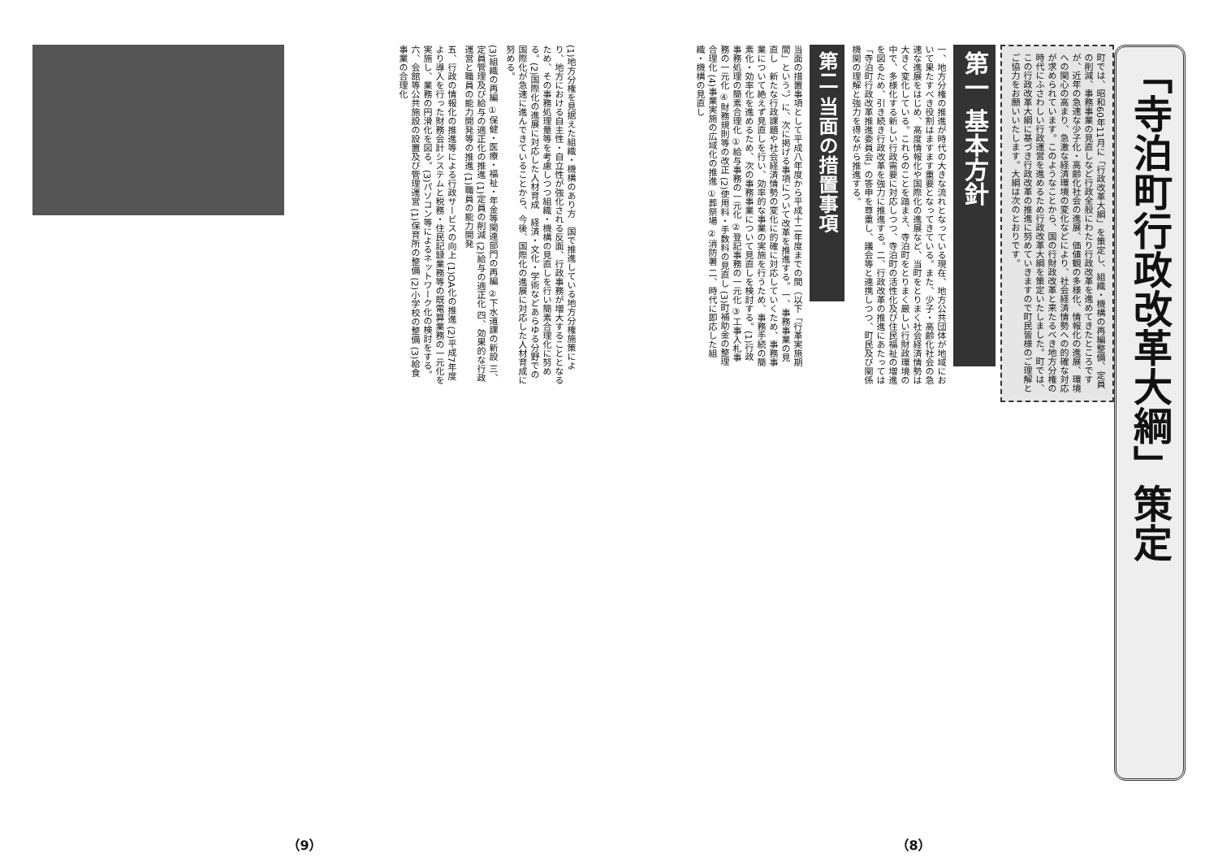「寺泊町行政改革大綱」策定
町では、昭和60年11月に「行政改革大綱」を策定し、組織・機構の再編整備、定員の削減、事務事業の見直しなど行政全般にわたり行政改革を進めてきたところですが、近年の急速な少子化・高齢化社会の進展、価値観の多様化、情報化の進展、環境への関心の高まり、急激な経済環境の変化などにより、社会経済情勢への的確な対応が求められています。このようなことから、国の行財政改革と来たるべき地方分権の時代にふさわしい行政運営を進めるため行政改革大綱を策定いたしました。町では、この行政改革大綱に基づき行政改革の推進に努めていきますので町民皆様のご理解とご協力をお願いいたします。大綱は次のとおりです。
第一 基本方針
一、地方分権の推進が時代の大きな流れとなっている現在、地方公共団体が地域において果たすべき役割はますます重要となってきている。また、少子・高齢化社会の急速な進展をはじめ、高度情報化や国際化の進展など、当町をとりまく社会経済情勢は大きく変化している。これらのことを踏まえ、寺泊町をとりまく厳しい行財政環境の中で、多様化する新しい行政需要に対応しつつ、寺泊町の活性化及び住民福祉の増進を図るため、引き続き行政改革を強力に推進する。二、行政改革の推進にあたっては「寺泊町行政改革推進委員会」の答申を尊重し、議会等と連携しつつ、町民及び関係機関の理解と強力を得ながら推進する。
第二 当面の措置事項
当面の措置事項として平成八年度から平成十二年度までの間（以下「行革実施期間」という。）に、次に掲げる事項について改革を推進する。一、事務事業の見直し　新たな行政課題や社会経済情勢の変化に的確に対応していくため、事務事業について絶えず見直しを行い、効率的な事業の実施を行うため、事務手続の簡素化・効率化を進めるため、次の事務事業について見直しを検討する。(1)行政事務処理の簡素合理化 ①給与事務の一元化 ②登記事務の一元化 ③工事入札事務の一元化 ④財務規則等の改正 (2)使用料・手数料の見直し (3)町補助金の整理合理化 (4)事業実施の広域化の推進 ①葬祭場 ②消防署 二、時代に即応した組織・機構の見直し
（8）
(1)地方分権を見据えた組織・機構のあり方　国で推進している地方分権施策により、地方における自主性・自立性が強化される反面、行政事務が増大することとなるため、その事務処理量等を考慮しつつ組織・機構の見直しを行い簡素合理化に努める。(2)国際化の進展に対応した人材育成　経済・文化・学術などあらゆる分野での国際化が急速に進んできていることから、今後、国際化の進展に対応した人材育成に努める。
(3)組織の再編 ①保健・医療・福祉・年金等関連部門の再編 ②下水道課の新設 三、定員管理及び給与の適正化の推進 (1)定員の削減 (2)給与の適正化 四、効果的な行政運営と職員の能力開発等の推進 (1)職員の能力開発
五、行政の情報化の推進等による行政サービスの向上 (1)OA化の推進 (2)平成7年度より導入を行った財務会計システムと税務・住民記録業務等の既電算業務の一元化を実施し、業務の円滑化を図る。(3)パソコン等によるネットワーク化の検討をする。六、会館等公共施設の設置及び管理運営 (1)保育所の整備 (2)小学校の整備 (3)給食事業の合理化
（9）